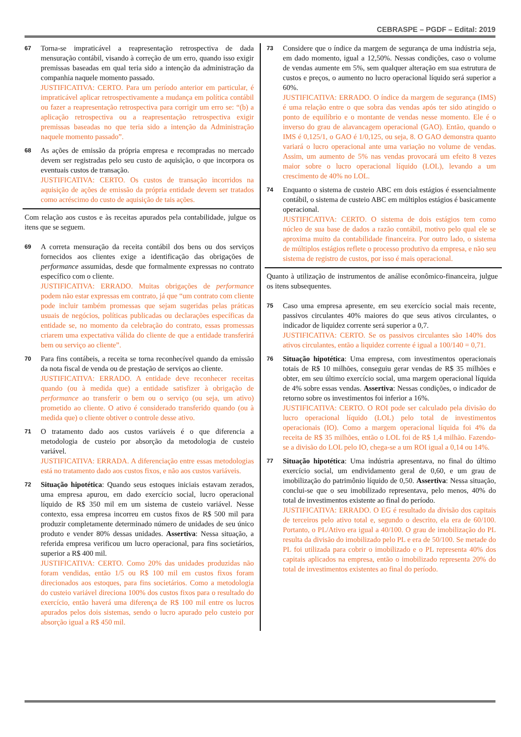CEBRASPE – PGDF – Edital: 2019
67
Torna-se impraticável a reapresentação retrospectiva de dada mensuração contábil, visando à correção de um erro, quando isso exigir premissas baseadas em qual teria sido a intenção da administração da companhia naquele momento passado.
JUSTIFICATIVA: CERTO. Para um período anterior em particular, é impraticável aplicar retrospectivamente a mudança em política contábil ou fazer a reapresentação retrospectiva para corrigir um erro se: “(b) a aplicação retrospectiva ou a reapresentação retrospectiva exigir premissas baseadas no que teria sido a intenção da Administração naquele momento passado”.
68
As ações de emissão da própria empresa e recompradas no mercado devem ser registradas pelo seu custo de aquisição, o que incorpora os eventuais custos de transação.
JUSTIFICATIVA: CERTO. Os custos de transação incorridos na aquisição de ações de emissão da própria entidade devem ser tratados como acréscimo do custo de aquisição de tais ações.
Com relação aos custos e às receitas apurados pela contabilidade, julgue os itens que se seguem.
69
A correta mensuração da receita contábil dos bens ou dos serviços fornecidos aos clientes exige a identificação das obrigações de performance assumidas, desde que formalmente expressas no contrato específico com o cliente.
JUSTIFICATIVA: ERRADO. Muitas obrigações de performance podem não estar expressas em contrato, já que “um contrato com cliente pode incluir também promessas que sejam sugeridas pelas práticas usuais de negócios, políticas publicadas ou declarações específicas da entidade se, no momento da celebração do contrato, essas promessas criarem uma expectativa válida do cliente de que a entidade transferirá bem ou serviço ao cliente”.
70
Para fins contábeis, a receita se torna reconhecível quando da emissão da nota fiscal de venda ou de prestação de serviços ao cliente.
JUSTIFICATIVA: ERRADO. A entidade deve reconhecer receitas quando (ou à medida que) a entidade satisfizer à obrigação de performance ao transferir o bem ou o serviço (ou seja, um ativo) prometido ao cliente. O ativo é considerado transferido quando (ou à medida que) o cliente obtiver o controle desse ativo.
71
O tratamento dado aos custos variáveis é o que diferencia a metodologia de custeio por absorção da metodologia de custeio variável.
JUSTIFICATIVA: ERRADA. A diferenciação entre essas metodologias está no tratamento dado aos custos fixos, e não aos custos variáveis.
72
Situação hipotética: Quando seus estoques iniciais estavam zerados, uma empresa apurou, em dado exercício social, lucro operacional líquido de R$ 350 mil em um sistema de custeio variável. Nesse contexto, essa empresa incorreu em custos fixos de R$ 500 mil para produzir completamente determinado número de unidades de seu único produto e vender 80% dessas unidades. Assertiva: Nessa situação, a referida empresa verificou um lucro operacional, para fins societários, superior a R$ 400 mil.
JUSTIFICATIVA: CERTO. Como 20% das unidades produzidas não foram vendidas, então 1/5 ou R$ 100 mil em custos fixos foram direcionados aos estoques, para fins societários. Como a metodologia do custeio variável direciona 100% dos custos fixos para o resultado do exercício, então haverá uma diferença de R$ 100 mil entre os lucros apurados pelos dois sistemas, sendo o lucro apurado pelo custeio por absorção igual a R$ 450 mil.
73
Considere que o índice da margem de segurança de uma indústria seja, em dado momento, igual a 12,50%. Nessas condições, caso o volume de vendas aumente em 5%, sem qualquer alteração em sua estrutura de custos e preços, o aumento no lucro operacional líquido será superior a 60%.
JUSTIFICATIVA: ERRADO. O índice da margem de segurança (IMS) é uma relação entre o que sobra das vendas após ter sido atingido o ponto de equilíbrio e o montante de vendas nesse momento. Ele é o inverso do grau de alavancagem operacional (GAO). Então, quando o IMS é 0,125/1, o GAO é 1/0,125, ou seja, 8. O GAO demonstra quanto variará o lucro operacional ante uma variação no volume de vendas. Assim, um aumento de 5% nas vendas provocará um efeito 8 vezes maior sobre o lucro operacional líquido (LOL), levando a um crescimento de 40% no LOL.
74
Enquanto o sistema de custeio ABC em dois estágios é essencialmente contábil, o sistema de custeio ABC em múltiplos estágios é basicamente operacional.
JUSTIFICATIVA: CERTO. O sistema de dois estágios tem como núcleo de sua base de dados a razão contábil, motivo pelo qual ele se aproxima muito da contabilidade financeira. Por outro lado, o sistema de múltiplos estágios reflete o processo produtivo da empresa, e não seu sistema de registro de custos, por isso é mais operacional.
Quanto à utilização de instrumentos de análise econômico-financeira, julgue os itens subsequentes.
75
Caso uma empresa apresente, em seu exercício social mais recente, passivos circulantes 40% maiores do que seus ativos circulantes, o indicador de liquidez corrente será superior a 0,7.
JUSTIFICATIVA: CERTO. Se os passivos circulantes são 140% dos ativos circulantes, então a liquidez corrente é igual a 100/140 = 0,71.
76
Situação hipotética: Uma empresa, com investimentos operacionais totais de R$ 10 milhões, conseguiu gerar vendas de R$ 35 milhões e obter, em seu último exercício social, uma margem operacional líquida de 4% sobre essas vendas. Assertiva: Nessas condições, o indicador de retorno sobre os investimentos foi inferior a 16%.
JUSTIFICATIVA: CERTO. O ROI pode ser calculado pela divisão do lucro operacional líquido (LOL) pelo total de investimentos operacionais (IO). Como a margem operacional líquida foi 4% da receita de R$ 35 milhões, então o LOL foi de R$ 1,4 milhão. Fazendo-se a divisão do LOL pelo IO, chega-se a um ROI igual a 0,14 ou 14%.
77
Situação hipotética: Uma indústria apresentava, no final do último exercício social, um endividamento geral de 0,60, e um grau de imobilização do patrimônio líquido de 0,50. Assertiva: Nessa situação, conclui-se que o seu imobilizado representava, pelo menos, 40% do total de investimentos existente ao final do período.
JUSTIFICATIVA: ERRADO. O EG é resultado da divisão dos capitais de terceiros pelo ativo total e, segundo o descrito, ela era de 60/100. Portanto, o PL/Ativo era igual a 40/100. O grau de imobilização do PL resulta da divisão do imobilizado pelo PL e era de 50/100. Se metade do PL foi utilizada para cobrir o imobilizado e o PL representa 40% dos capitais aplicados na empresa, então o imobilizado representa 20% do total de investimentos existentes ao final do período.